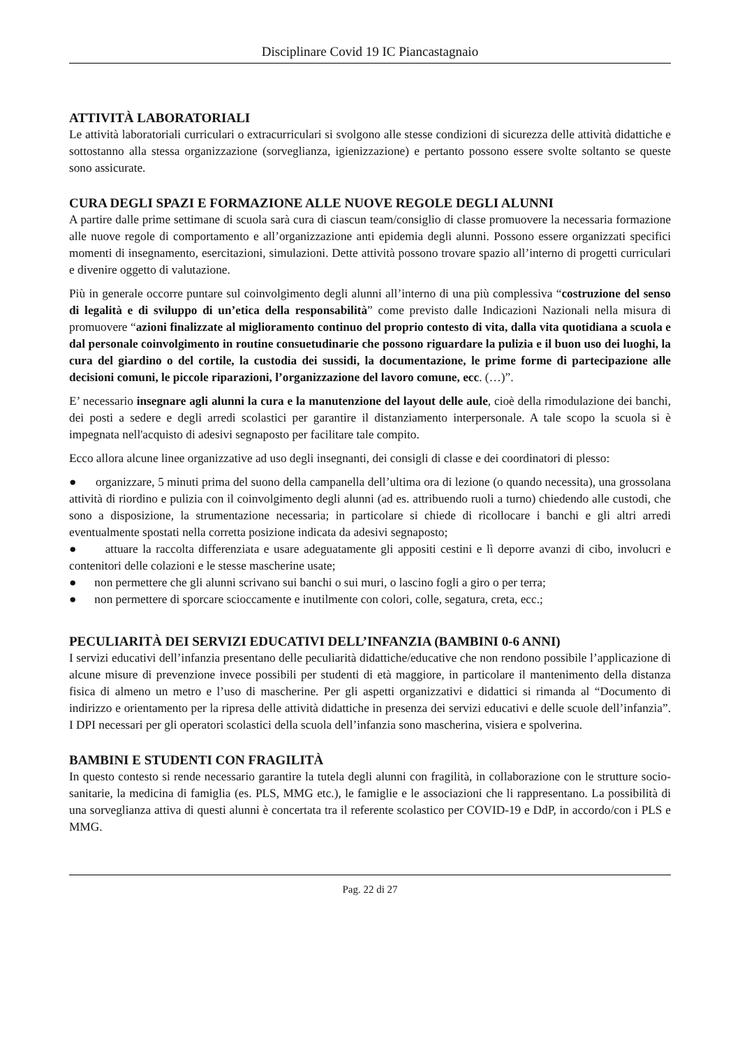Disciplinare Covid 19 IC Piancastagnaio
ATTIVITÀ LABORATORIALI
Le attività laboratoriali curriculari o extracurriculari si svolgono alle stesse condizioni di sicurezza delle attività didattiche e sottostanno alla stessa organizzazione (sorveglianza, igienizzazione) e pertanto possono essere svolte soltanto se queste sono assicurate.
CURA DEGLI SPAZI E FORMAZIONE ALLE NUOVE REGOLE DEGLI ALUNNI
A partire dalle prime settimane di scuola sarà cura di ciascun team/consiglio di classe promuovere la necessaria formazione alle nuove regole di comportamento e all’organizzazione anti epidemia degli alunni. Possono essere organizzati specifici momenti di insegnamento, esercitazioni, simulazioni. Dette attività possono trovare spazio all’interno di progetti curriculari e divenire oggetto di valutazione.
Più in generale occorre puntare sul coinvolgimento degli alunni all’interno di una più complessiva “costruzione del senso di legalità e di sviluppo di un’etica della responsabilità” come previsto dalle Indicazioni Nazionali nella misura di promuovere “azioni finalizzate al miglioramento continuo del proprio contesto di vita, dalla vita quotidiana a scuola e dal personale coinvolgimento in routine consuetudinarie che possono riguardare la pulizia e il buon uso dei luoghi, la cura del giardino o del cortile, la custodia dei sussidi, la documentazione, le prime forme di partecipazione alle decisioni comuni, le piccole riparazioni, l’organizzazione del lavoro comune, ecc. (…)”.
E’ necessario insegnare agli alunni la cura e la manutenzione del layout delle aule, cioè della rimodulazione dei banchi, dei posti a sedere e degli arredi scolastici per garantire il distanziamento interpersonale. A tale scopo la scuola si è impegnata nell'acquisto di adesivi segnaposto per facilitare tale compito.
Ecco allora alcune linee organizzative ad uso degli insegnanti, dei consigli di classe e dei coordinatori di plesso:
● organizzare, 5 minuti prima del suono della campanella dell’ultima ora di lezione (o quando necessita), una grossolana attività di riordino e pulizia con il coinvolgimento degli alunni (ad es. attribuendo ruoli a turno) chiedendo alle custodi, che sono a disposizione, la strumentazione necessaria; in particolare si chiede di ricollocare i banchi e gli altri arredi eventualmente spostati nella corretta posizione indicata da adesivi segnaposto;
● attuare la raccolta differenziata e usare adeguatamente gli appositi cestini e lì deporre avanzi di cibo, involucri e contenitori delle colazioni e le stesse mascherine usate;
● non permettere che gli alunni scrivano sui banchi o sui muri, o lascino fogli a giro o per terra;
● non permettere di sporcare scioccamente e inutilmente con colori, colle, segatura, creta, ecc.;
PECULIARITÀ DEI SERVIZI EDUCATIVI DELL’INFANZIA (BAMBINI 0-6 ANNI)
I servizi educativi dell’infanzia presentano delle peculiarità didattiche/educative che non rendono possibile l’applicazione di alcune misure di prevenzione invece possibili per studenti di età maggiore, in particolare il mantenimento della distanza fisica di almeno un metro e l’uso di mascherine. Per gli aspetti organizzativi e didattici si rimanda al “Documento di indirizzo e orientamento per la ripresa delle attività didattiche in presenza dei servizi educativi e delle scuole dell’infanzia”. I DPI necessari per gli operatori scolastici della scuola dell’infanzia sono mascherina, visiera e spolverina.
BAMBINI E STUDENTI CON FRAGILITÀ
In questo contesto si rende necessario garantire la tutela degli alunni con fragilità, in collaborazione con le strutture socio-sanitarie, la medicina di famiglia (es. PLS, MMG etc.), le famiglie e le associazioni che li rappresentano. La possibilità di una sorveglianza attiva di questi alunni è concertata tra il referente scolastico per COVID-19 e DdP, in accordo/con i PLS e MMG.
Pag. 22 di 27